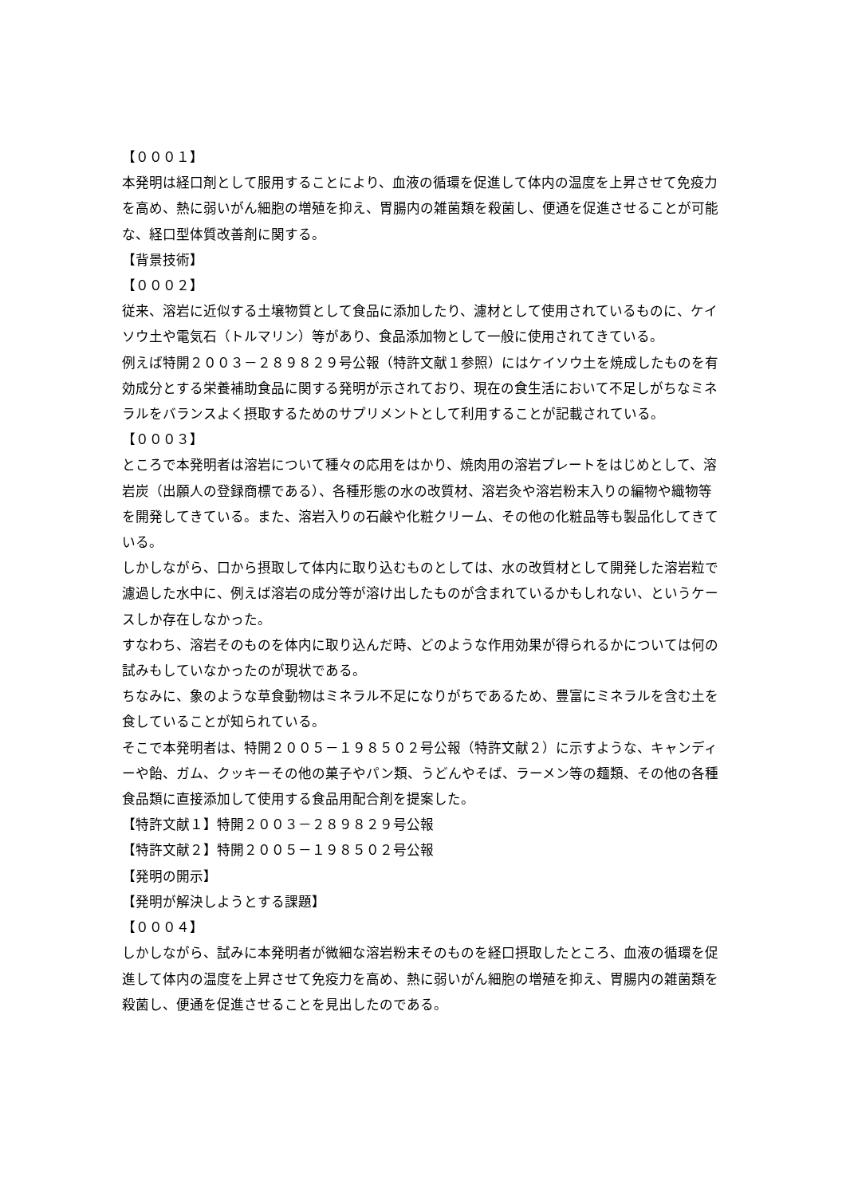【０００１】
本発明は経口剤として服用することにより、血液の循環を促進して体内の温度を上昇させて免疫力を高め、熱に弱いがん細胞の増殖を抑え、胃腸内の雑菌類を殺菌し、便通を促進させることが可能な、経口型体質改善剤に関する。
【背景技術】
【０００２】
従来、溶岩に近似する土壌物質として食品に添加したり、濾材として使用されているものに、ケイソウ土や電気石（トルマリン）等があり、食品添加物として一般に使用されてきている。
例えば特開２００３－２８９８２９号公報（特許文献１参照）にはケイソウ土を焼成したものを有効成分とする栄養補助食品に関する発明が示されており、現在の食生活において不足しがちなミネラルをバランスよく摂取するためのサプリメントとして利用することが記載されている。
【０００３】
ところで本発明者は溶岩について種々の応用をはかり、焼肉用の溶岩プレートをはじめとして、溶岩炭（出願人の登録商標である）、各種形態の水の改質材、溶岩灸や溶岩粉末入りの編物や織物等を開発してきている。また、溶岩入りの石鹸や化粧クリーム、その他の化粧品等も製品化してきている。
しかしながら、口から摂取して体内に取り込むものとしては、水の改質材として開発した溶岩粒で濾過した水中に、例えば溶岩の成分等が溶け出したものが含まれているかもしれない、というケースしか存在しなかった。
すなわち、溶岩そのものを体内に取り込んだ時、どのような作用効果が得られるかについては何の試みもしていなかったのが現状である。
ちなみに、象のような草食動物はミネラル不足になりがちであるため、豊富にミネラルを含む土を食していることが知られている。
そこで本発明者は、特開２００５－１９８５０２号公報（特許文献２）に示すような、キャンディーや飴、ガム、クッキーその他の菓子やパン類、うどんやそば、ラーメン等の麺類、その他の各種食品類に直接添加して使用する食品用配合剤を提案した。
【特許文献１】特開２００３－２８９８２９号公報
【特許文献２】特開２００５－１９８５０２号公報
【発明の開示】
【発明が解決しようとする課題】
【０００４】
しかしながら、試みに本発明者が微細な溶岩粉末そのものを経口摂取したところ、血液の循環を促進して体内の温度を上昇させて免疫力を高め、熱に弱いがん細胞の増殖を抑え、胃腸内の雑菌類を殺菌し、便通を促進させることを見出したのである。